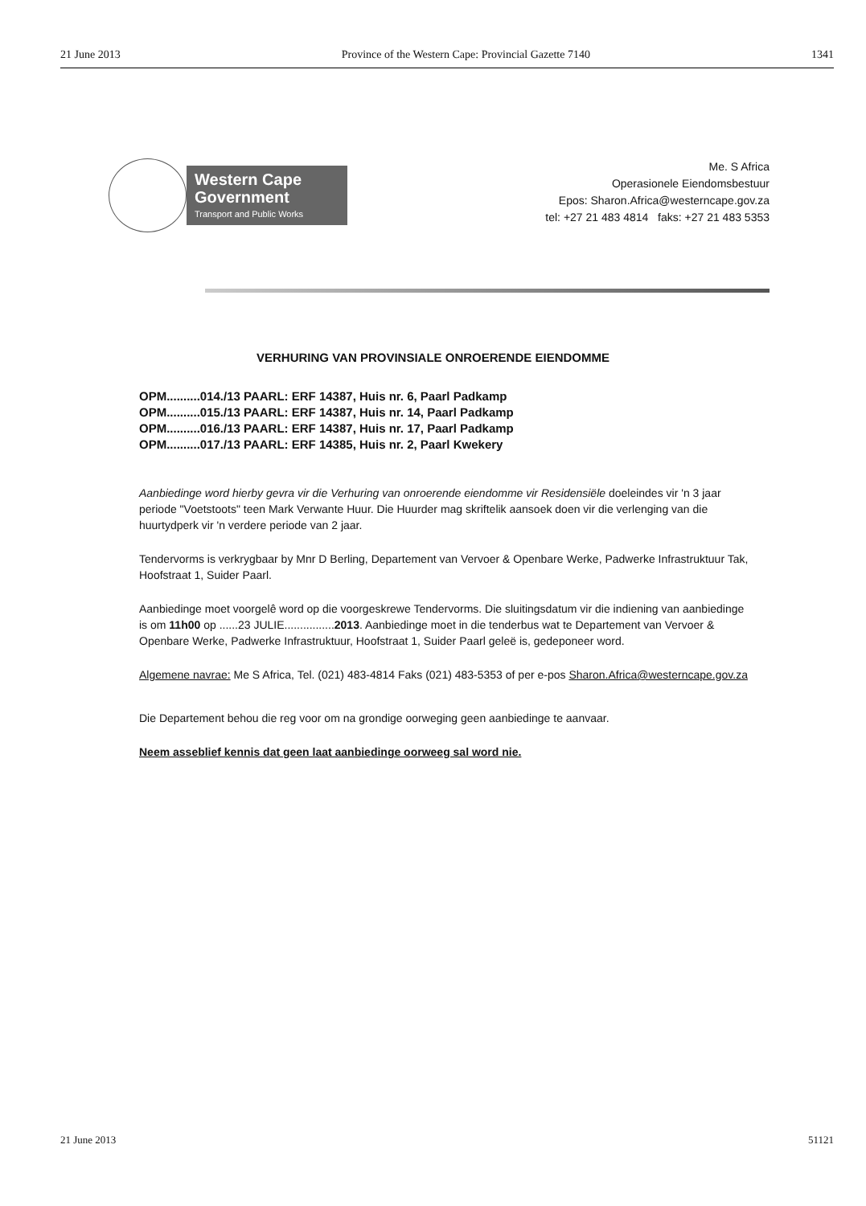21 June 2013 Province of the Western Cape: Provincial Gazette 7140 1341
Western Cape Government
Transport and Public Works
Me. S Africa
Operasionele Eiendomsbestuur
Epos: Sharon.Africa@westerncape.gov.za
tel: +27 21 483 4814 faks: +27 21 483 5353
VERHURING VAN PROVINSIALE ONROERENDE EIENDOMME
OPM..........014./13 PAARL: ERF 14387, Huis nr. 6, Paarl Padkamp
OPM..........015./13 PAARL: ERF 14387, Huis nr. 14, Paarl Padkamp
OPM..........016./13 PAARL: ERF 14387, Huis nr. 17, Paarl Padkamp
OPM..........017./13 PAARL: ERF 14385, Huis nr. 2, Paarl Kwekery
Aanbiedinge word hierby gevra vir die Verhuring van onroerende eiendomme vir Residensiële doeleindes vir 'n 3 jaar periode "Voetstoots" teen Mark Verwante Huur. Die Huurder mag skriftelik aansoek doen vir die verlenging van die huurtydperk vir 'n verdere periode van 2 jaar.
Tendervorms is verkrygbaar by Mnr D Berling, Departement van Vervoer & Openbare Werke, Padwerke Infrastruktuur Tak, Hoofstraat 1, Suider Paarl.
Aanbiedinge moet voorgelê word op die voorgeskrewe Tendervorms. Die sluitingsdatum vir die indiening van aanbiedinge is om 11h00 op ......23 JULIE................2013. Aanbiedinge moet in die tenderbus wat te Departement van Vervoer & Openbare Werke, Padwerke Infrastruktuur, Hoofstraat 1, Suider Paarl geleë is, gedeponeer word.
Algemene navrae: Me S Africa, Tel. (021) 483-4814 Faks (021) 483-5353 of per e-pos Sharon.Africa@westerncape.gov.za
Die Departement behou die reg voor om na grondige oorweging geen aanbiedinge te aanvaar.
Neem asseblief kennis dat geen laat aanbiedinge oorweeg sal word nie.
21 June 2013 51121